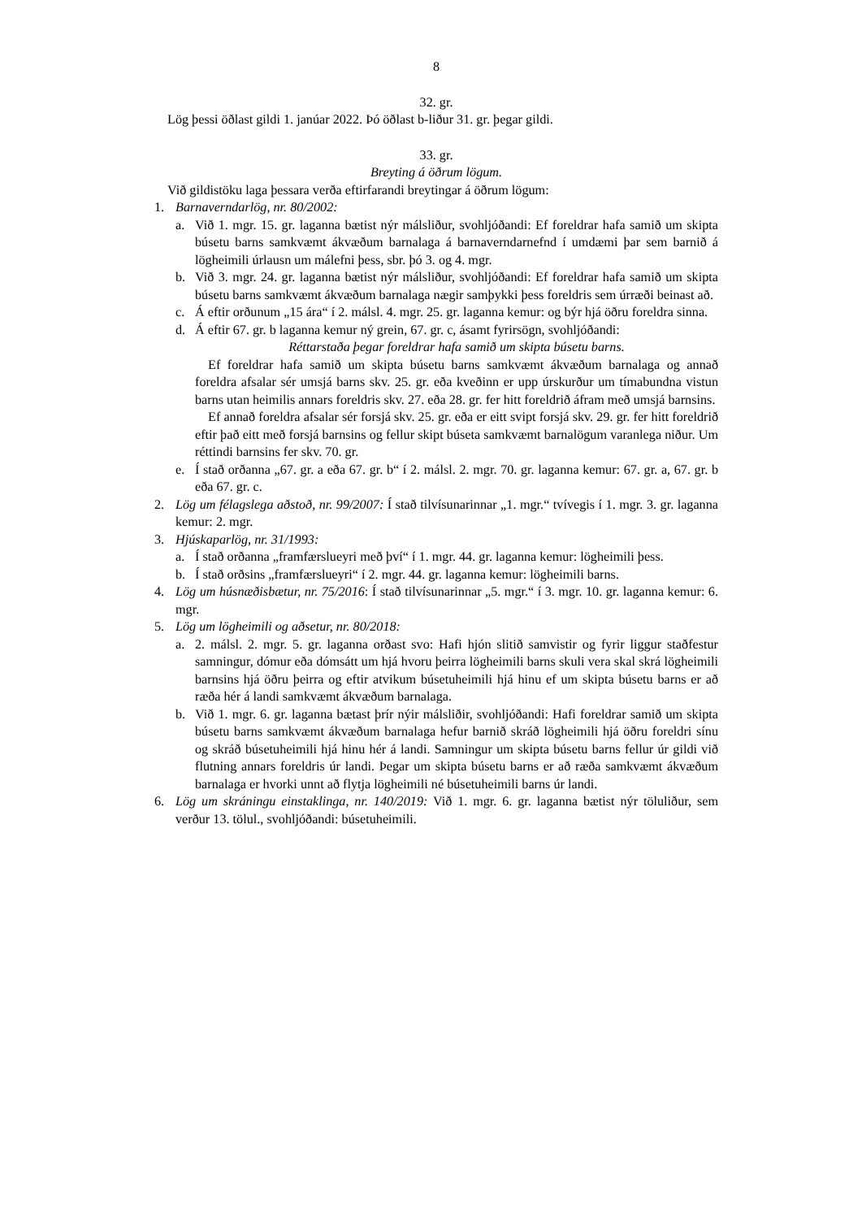8
32. gr.
Lög þessi öðlast gildi 1. janúar 2022. Þó öðlast b-liður 31. gr. þegar gildi.
33. gr.
Breyting á öðrum lögum.
Við gildistöku laga þessara verða eftirfarandi breytingar á öðrum lögum:
1. Barnaverndarlög, nr. 80/2002:
a. Við 1. mgr. 15. gr. laganna bætist nýr málsliður, svohljóðandi: Ef foreldrar hafa samið um skipta búsetu barns samkvæmt ákvæðum barnalaga á barnaverndarnefnd í umdæmi þar sem barnið á lögheimili úrlausn um málefni þess, sbr. þó 3. og 4. mgr.
b. Við 3. mgr. 24. gr. laganna bætist nýr málsliður, svohljóðandi: Ef foreldrar hafa samið um skipta búsetu barns samkvæmt ákvæðum barnalaga nægir samþykki þess foreldris sem úrræði beinast að.
c. Á eftir orðunum „15 ára“ í 2. málsl. 4. mgr. 25. gr. laganna kemur: og býr hjá öðru foreldra sinna.
d. Á eftir 67. gr. b laganna kemur ný grein, 67. gr. c, ásamt fyrirsögn, svohljóðandi:
Réttarstaða þegar foreldrar hafa samið um skipta búsetu barns.
Ef foreldrar hafa samið um skipta búsetu barns samkvæmt ákvæðum barnalaga og annað foreldra afsalar sér umsjá barns skv. 25. gr. eða kveðinn er upp úrskurður um tímabundna vistun barns utan heimilis annars foreldris skv. 27. eða 28. gr. fer hitt foreldrið áfram með umsjá barnsins.
Ef annað foreldra afsalar sér forsjá skv. 25. gr. eða er eitt svipt forsjá skv. 29. gr. fer hitt foreldrið eftir það eitt með forsjá barnsins og fellur skipt búseta samkvæmt barnalögum varanlega niður. Um réttindi barnsins fer skv. 70. gr.
e. Í stað orðanna „67. gr. a eða 67. gr. b“ í 2. málsl. 2. mgr. 70. gr. laganna kemur: 67. gr. a, 67. gr. b eða 67. gr. c.
2. Lög um félagslega aðstoð, nr. 99/2007: Í stað tilvísunarinnar „1. mgr.“ tvívegis í 1. mgr. 3. gr. laganna kemur: 2. mgr.
3. Hjúskaparlög, nr. 31/1993:
a. Í stað orðanna „framfærslueyri með því“ í 1. mgr. 44. gr. laganna kemur: lögheimili þess.
b. Í stað orðsins „framfærslueyri“ í 2. mgr. 44. gr. laganna kemur: lögheimili barns.
4. Lög um húsnæðisbætur, nr. 75/2016: Í stað tilvísunarinnar „5. mgr.“ í 3. mgr. 10. gr. laganna kemur: 6. mgr.
5. Lög um lögheimili og aðsetur, nr. 80/2018:
a. 2. málsl. 2. mgr. 5. gr. laganna orðast svo: Hafi hjón slitið samvistir og fyrir liggur staðfestur samningur, dómur eða dómsátt um hjá hvoru þeirra lögheimili barns skuli vera skal skrá lögheimili barnsins hjá öðru þeirra og eftir atvikum búsetuheimili hjá hinu ef um skipta búsetu barns er að ræða hér á landi samkvæmt ákvæðum barnalaga.
b. Við 1. mgr. 6. gr. laganna bætast þrír nýir málsliðir, svohljóðandi: Hafi foreldrar samið um skipta búsetu barns samkvæmt ákvæðum barnalaga hefur barnið skráð lögheimili hjá öðru foreldri sínu og skráð búsetuheimili hjá hinu hér á landi. Samningur um skipta búsetu barns fellur úr gildi við flutning annars foreldris úr landi. Þegar um skipta búsetu barns er að ræða samkvæmt ákvæðum barnalaga er hvorki unnt að flytja lögheimili né búsetuheimili barns úr landi.
6. Lög um skráningu einstaklinga, nr. 140/2019: Við 1. mgr. 6. gr. laganna bætist nýr töluliður, sem verður 13. tölul., svohljóðandi: búsetuheimili.